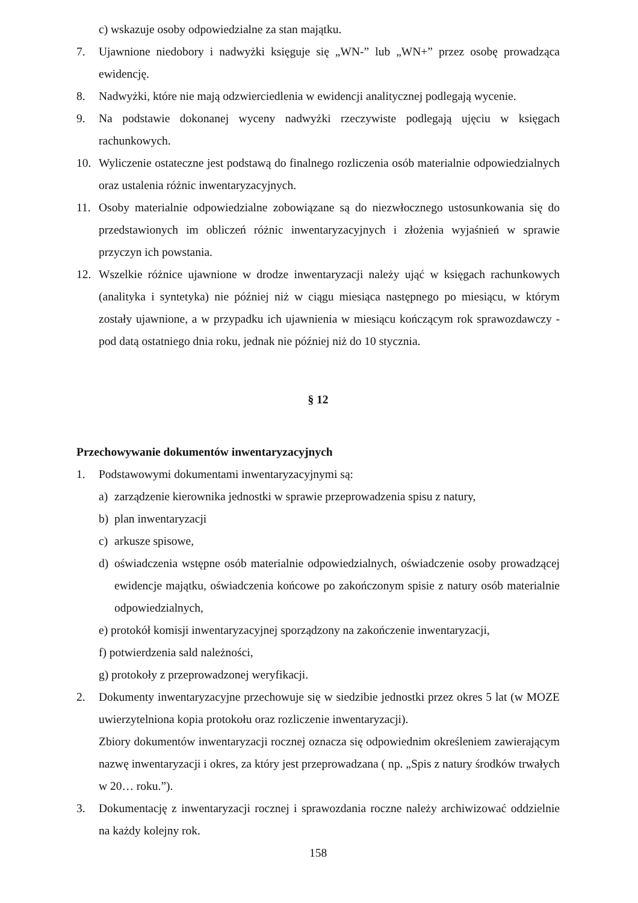c) wskazuje osoby odpowiedzialne za stan majątku.
7. Ujawnione niedobory i nadwyżki księguje się „WN-” lub „WN+” przez osobę prowadząca ewidencję.
8. Nadwyżki, które nie mają odzwierciedlenia w ewidencji analitycznej podlegają wycenie.
9. Na podstawie dokonanej wyceny nadwyżki rzeczywiste podlegają ujęciu w księgach rachunkowych.
10. Wyliczenie ostateczne jest podstawą do finalnego rozliczenia osób materialnie odpowiedzialnych oraz ustalenia różnic inwentaryzacyjnych.
11. Osoby materialnie odpowiedzialne zobowiązane są do niezwłocznego ustosunkowania się do przedstawionych im obliczeń różnic inwentaryzacyjnych i złożenia wyjaśnień w sprawie przyczyn ich powstania.
12. Wszelkie różnice ujawnione w drodze inwentaryzacji należy ująć w księgach rachunkowych (analityka i syntetyka) nie później niż w ciągu miesiąca następnego po miesiącu, w którym zostały ujawnione, a w przypadku ich ujawnienia w miesiącu kończącym rok sprawozdawczy - pod datą ostatniego dnia roku, jednak nie później niż do 10 stycznia.
§ 12
Przechowywanie dokumentów inwentaryzacyjnych
1. Podstawowymi dokumentami inwentaryzacyjnymi są:
a) zarządzenie kierownika jednostki w sprawie przeprowadzenia spisu z natury,
b) plan inwentaryzacji
c) arkusze spisowe,
d) oświadczenia wstępne osób materialnie odpowiedzialnych, oświadczenie osoby prowadzącej ewidencje majątku, oświadczenia końcowe po zakończonym spisie z natury osób materialnie odpowiedzialnych,
e) protokół komisji inwentaryzacyjnej sporządzony na zakończenie inwentaryzacji,
f) potwierdzenia sald należności,
g) protokoły z przeprowadzonej weryfikacji.
2. Dokumenty inwentaryzacyjne przechowuje się w siedzibie jednostki przez okres 5 lat (w MOZE uwierzytelniona kopia protokołu oraz rozliczenie inwentaryzacji).
Zbiory dokumentów inwentaryzacji rocznej oznacza się odpowiednim określeniem zawierającym nazwę inwentaryzacji i okres, za który jest przeprowadzana ( np. „Spis z natury środków trwałych w 20… roku.”).
3. Dokumentację z inwentaryzacji rocznej i sprawozdania roczne należy archiwizować oddzielnie na każdy kolejny rok.
158